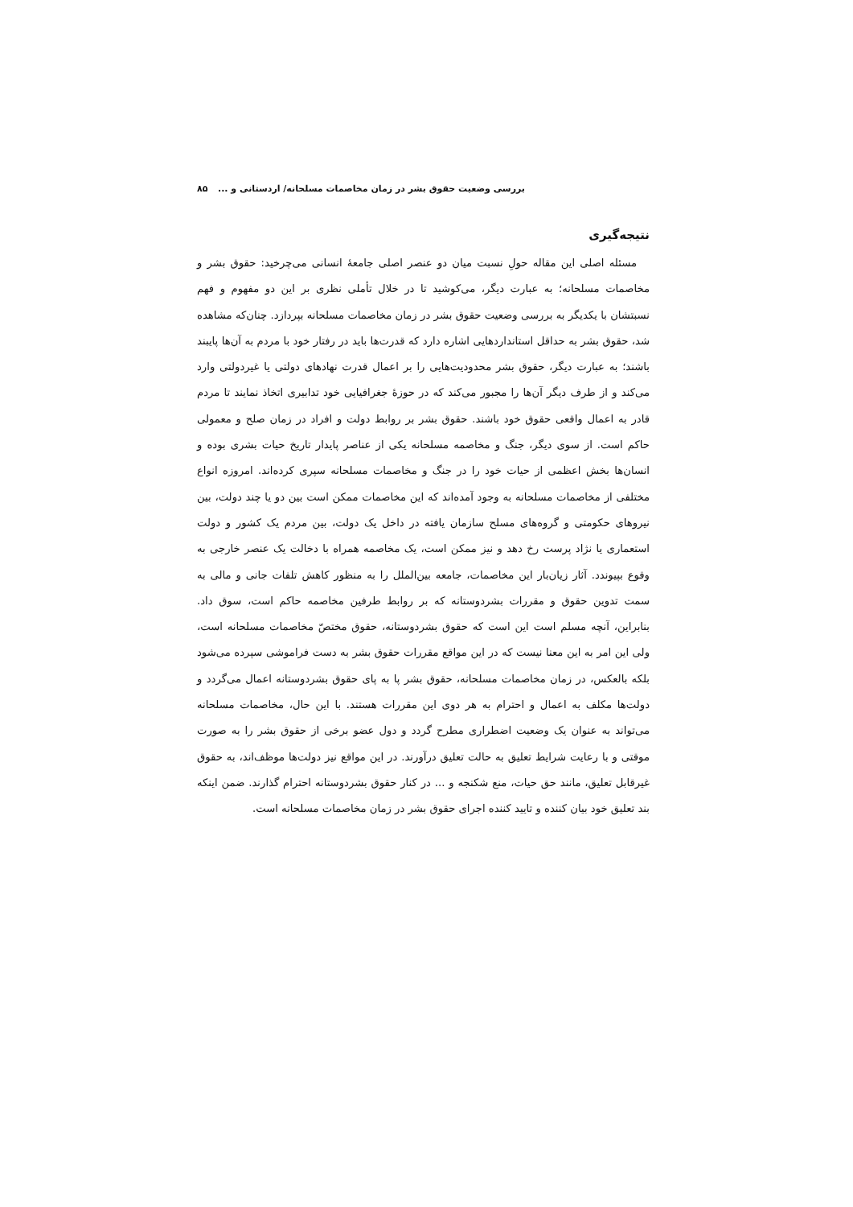بررسی وضعیت حقوق بشر در زمان مخاصمات مسلحانه/ اردستانی و ... ۸۵
نتیجه‌گیری
مسئله اصلی این مقاله حولِ نسبت میان دو عنصر اصلی جامعهٔ انسانی می‌چرخید: حقوق بشر و مخاصمات مسلحانه؛ به عبارت دیگر، می‌کوشید تا در خلال تأملی نظری بر این دو مفهوم و فهم نسبتشان با یکدیگر به بررسی وضعیت حقوق بشر در زمان مخاصمات مسلحانه بپردازد. چنان‌که مشاهده شد، حقوق بشر به حداقل استانداردهایی اشاره دارد که قدرت‌ها باید در رفتار خود با مردم به آن‌ها پایبند باشند؛ به عبارت دیگر، حقوق بشر محدودیت‌هایی را بر اعمال قدرت نهادهای دولتی یا غیردولتی وارد می‌کند و از طرف دیگر آن‌ها را مجبور می‌کند که در حوزهٔ جغرافیایی خود تدابیری اتخاذ نمایند تا مردم قادر به اعمال واقعی حقوق خود باشند. حقوق بشر بر روابط دولت و افراد در زمان صلح و معمولی حاکم است. از سوی دیگر، جنگ و مخاصمه مسلحانه یکی از عناصر پایدار تاریخ حیات بشری بوده و انسان‌ها بخش اعظمی از حیات خود را در جنگ و مخاصمات مسلحانه سپری کرده‌اند. امروزه انواع مختلفی از مخاصمات مسلحانه به وجود آمده‌اند که این مخاصمات ممکن است بین دو یا چند دولت، بین نیروهای حکومتی و گروه‌های مسلح سازمان یافته در داخل یک دولت، بین مردم یک کشور و دولت استعماری یا نژاد پرست رخ دهد و نیز ممکن است، یک مخاصمه همراه با دخالت یک عنصر خارجی به وقوع بپیوندد. آثار زیان‌بار این مخاصمات، جامعه بین‌الملل را به منظور کاهش تلفات جانی و مالی به سمت تدوین حقوق و مقررات بشردوستانه که بر روابط طرفین مخاصمه حاکم است، سوق داد. بنابراین، آنچه مسلم است این است که حقوق بشردوستانه، حقوق مختصّ مخاصمات مسلحانه است، ولی این امر به این معنا نیست که در این مواقع مقررات حقوق بشر به دست فراموشی سپرده می‌شود بلکه بالعکس، در زمان مخاصمات مسلحانه، حقوق بشر پا به پای حقوق بشردوستانه اعمال می‌گردد و دولت‌ها مکلف به اعمال و احترام به هر دوی این مقررات هستند. با این حال، مخاصمات مسلحانه می‌تواند به عنوان یک وضعیت اضطراری مطرح گردد و دول عضو برخی از حقوق بشر را به صورت موقتی و با رعایت شرایط تعلیق به حالت تعلیق درآورند. در این مواقع نیز دولت‌ها موظف‌اند، به حقوق غیرقابل تعلیق، مانند حق حیات، منع شکنجه و ... در کنار حقوق بشردوستانه احترام گذارند. ضمن اینکه بند تعلیق خود بیان کننده و تایید کننده اجرای حقوق بشر در زمان مخاصمات مسلحانه است.